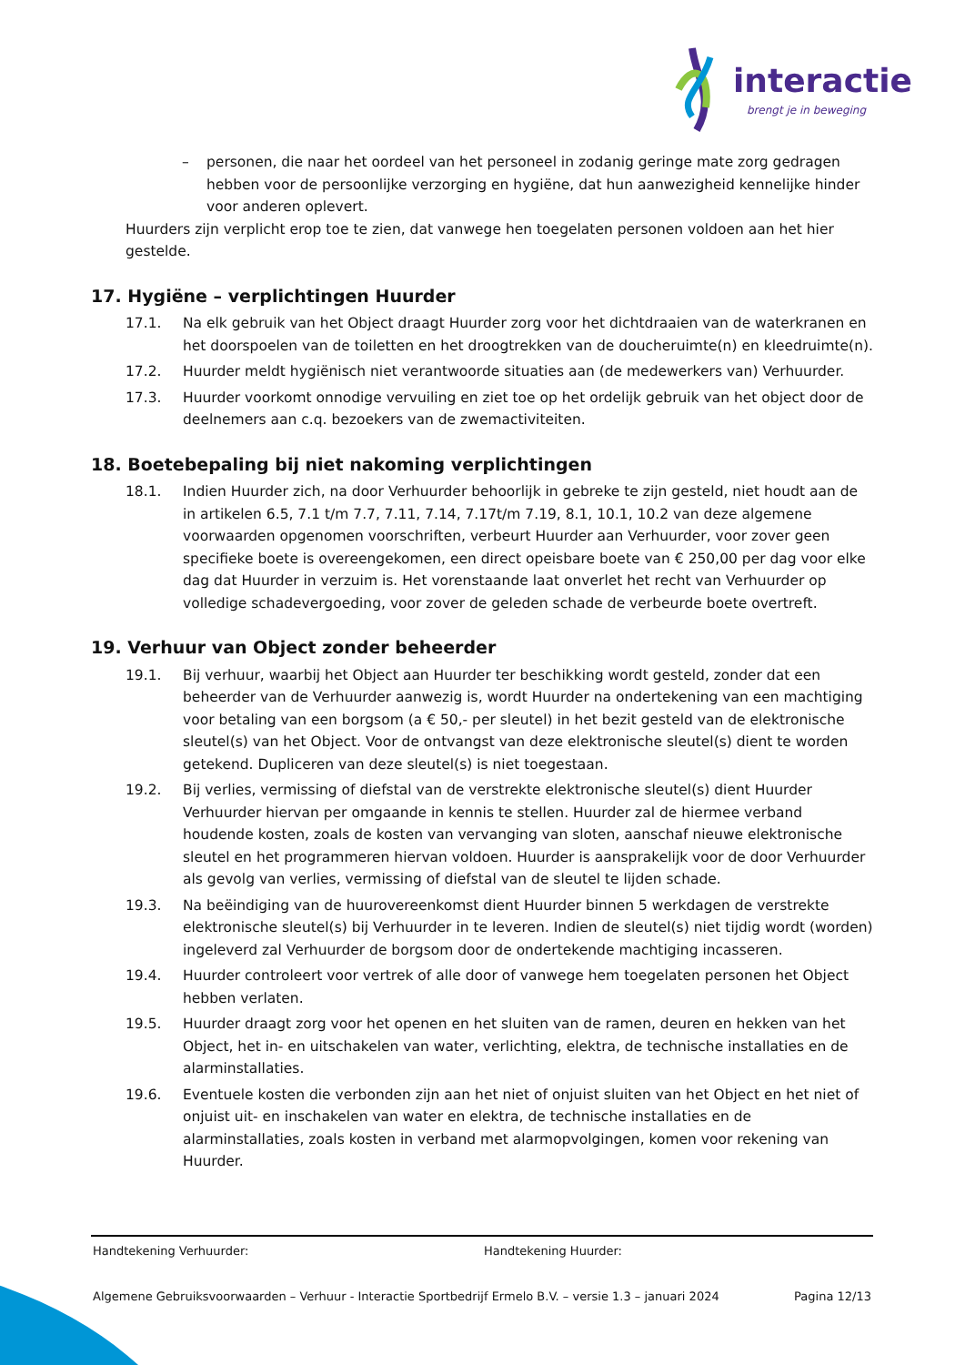interactie
brengt je in beweging
– personen, die naar het oordeel van het personeel in zodanig geringe mate zorg gedragen hebben voor de persoonlijke verzorging en hygiëne, dat hun aanwezigheid kennelijke hinder voor anderen oplevert.
Huurders zijn verplicht erop toe te zien, dat vanwege hen toegelaten personen voldoen aan het hier gestelde.
17. Hygiëne – verplichtingen Huurder
17.1. Na elk gebruik van het Object draagt Huurder zorg voor het dichtdraaien van de waterkranen en het doorspoelen van de toiletten en het droogtrekken van de doucheruimte(n) en kleedruimte(n).
17.2. Huurder meldt hygiënisch niet verantwoorde situaties aan (de medewerkers van) Verhuurder.
17.3. Huurder voorkomt onnodige vervuiling en ziet toe op het ordelijk gebruik van het object door de deelnemers aan c.q. bezoekers van de zwemactiviteiten.
18. Boetebepaling bij niet nakoming verplichtingen
18.1. Indien Huurder zich, na door Verhuurder behoorlijk in gebreke te zijn gesteld, niet houdt aan de in artikelen 6.5, 7.1 t/m 7.7, 7.11, 7.14, 7.17t/m 7.19, 8.1, 10.1, 10.2 van deze algemene voorwaarden opgenomen voorschriften, verbeurt Huurder aan Verhuurder, voor zover geen specifieke boete is overeengekomen, een direct opeisbare boete van € 250,00 per dag voor elke dag dat Huurder in verzuim is. Het vorenstaande laat onverlet het recht van Verhuurder op volledige schadevergoeding, voor zover de geleden schade de verbeurde boete overtreft.
19. Verhuur van Object zonder beheerder
19.1. Bij verhuur, waarbij het Object aan Huurder ter beschikking wordt gesteld, zonder dat een beheerder van de Verhuurder aanwezig is, wordt Huurder na ondertekening van een machtiging voor betaling van een borgsom (a € 50,- per sleutel) in het bezit gesteld van de elektronische sleutel(s) van het Object. Voor de ontvangst van deze elektronische sleutel(s) dient te worden getekend. Dupliceren van deze sleutel(s) is niet toegestaan.
19.2. Bij verlies, vermissing of diefstal van de verstrekte elektronische sleutel(s) dient Huurder Verhuurder hiervan per omgaande in kennis te stellen. Huurder zal de hiermee verband houdende kosten, zoals de kosten van vervanging van sloten, aanschaf nieuwe elektronische sleutel en het programmeren hiervan voldoen. Huurder is aansprakelijk voor de door Verhuurder als gevolg van verlies, vermissing of diefstal van de sleutel te lijden schade.
19.3. Na beëindiging van de huurovereenkomst dient Huurder binnen 5 werkdagen de verstrekte elektronische sleutel(s) bij Verhuurder in te leveren. Indien de sleutel(s) niet tijdig wordt (worden) ingeleverd zal Verhuurder de borgsom door de ondertekende machtiging incasseren.
19.4. Huurder controleert voor vertrek of alle door of vanwege hem toegelaten personen het Object hebben verlaten.
19.5. Huurder draagt zorg voor het openen en het sluiten van de ramen, deuren en hekken van het Object, het in- en uitschakelen van water, verlichting, elektra, de technische installaties en de alarminstallaties.
19.6. Eventuele kosten die verbonden zijn aan het niet of onjuist sluiten van het Object en het niet of onjuist uit- en inschakelen van water en elektra, de technische installaties en de alarminstallaties, zoals kosten in verband met alarmopvolgingen, komen voor rekening van Huurder.
Handtekening Verhuurder: Handtekening Huurder:
Algemene Gebruiksvoorwaarden – Verhuur - Interactie Sportbedrijf Ermelo B.V. – versie 1.3 – januari 2024 Pagina 12/13